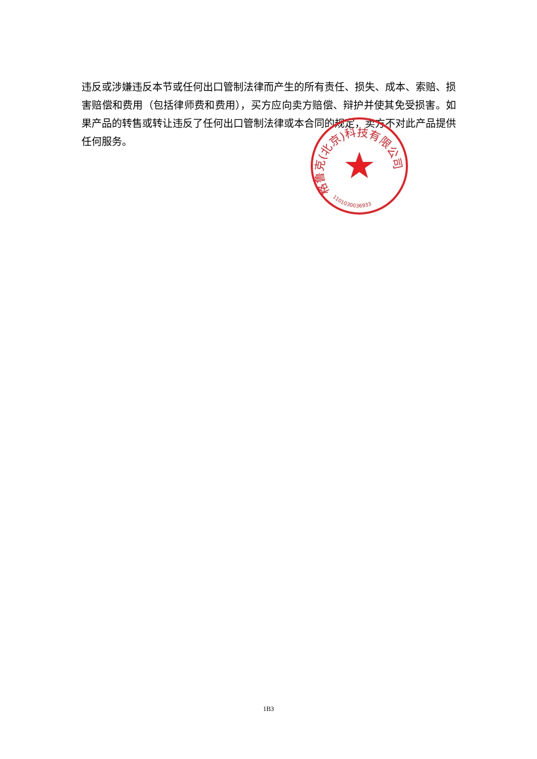违反或涉嫌违反本节或任何出口管制法律而产生的所有责任、损失、成本、索赔、损害赔偿和费用（包括律师费和费用），买方应向卖方赔偿、辩护并使其免受损害。如果产品的转售或转让违反了任何出口管制法律或本合同的规定，卖方不对此产品提供任何服务。
格鲁克(北京)科技有限公司
1101030036933
1B3